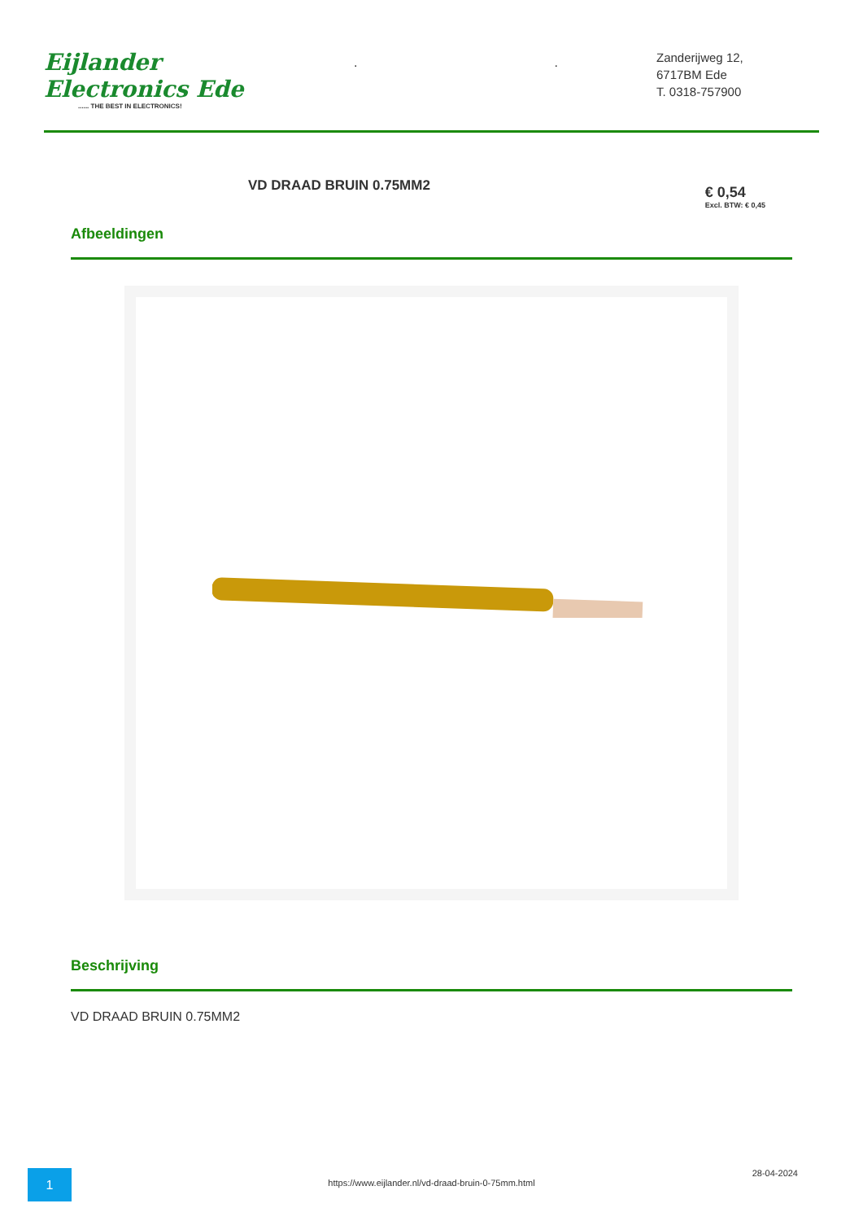Eijlander Electronics Ede
...... THE BEST IN ELECTRONICS!
. .
Zanderijweg 12,
6717BM Ede
T. 0318-757900
VD DRAAD BRUIN 0.75MM2
€ 0,54
Excl. BTW: € 0,45
Afbeeldingen
Beschrijving
VD DRAAD BRUIN 0.75MM2
1
https://www.eijlander.nl/vd-draad-bruin-0-75mm.html
28-04-2024